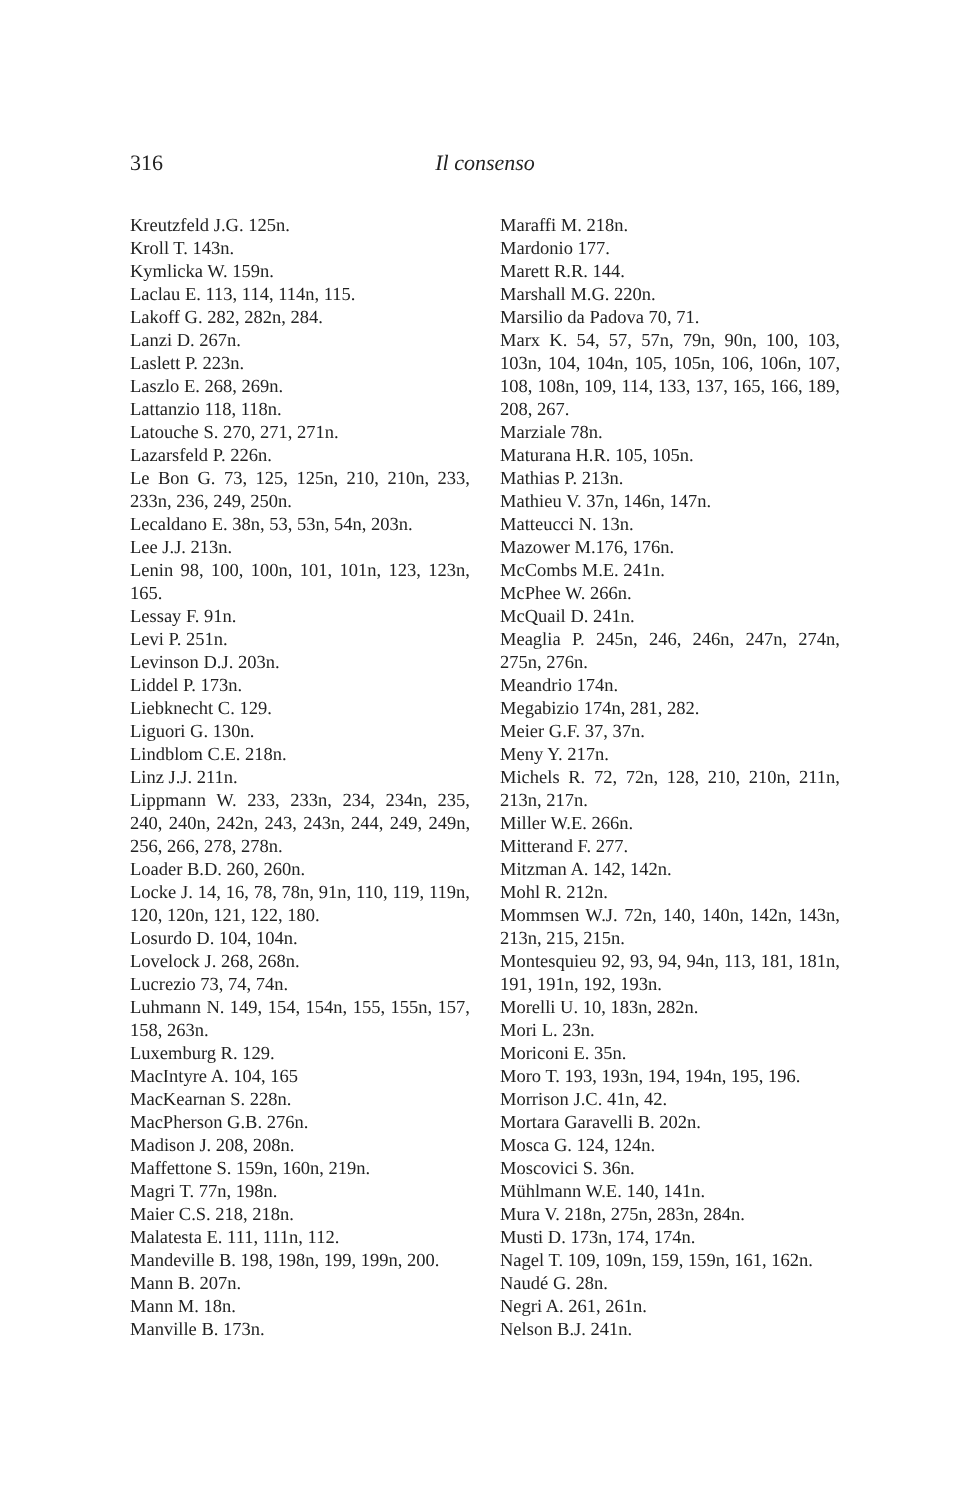316 Il consenso
Kreutzfeld J.G. 125n.
Kroll T. 143n.
Kymlicka W. 159n.
Laclau E. 113, 114, 114n, 115.
Lakoff G. 282, 282n, 284.
Lanzi D. 267n.
Laslett P. 223n.
Laszlo E. 268, 269n.
Lattanzio 118, 118n.
Latouche S. 270, 271, 271n.
Lazarsfeld P. 226n.
Le Bon G. 73, 125, 125n, 210, 210n, 233, 233n, 236, 249, 250n.
Lecaldano E. 38n, 53, 53n, 54n, 203n.
Lee J.J. 213n.
Lenin 98, 100, 100n, 101, 101n, 123, 123n, 165.
Lessay F. 91n.
Levi P. 251n.
Levinson D.J. 203n.
Liddel P. 173n.
Liebknecht C. 129.
Liguori G. 130n.
Lindblom C.E. 218n.
Linz J.J. 211n.
Lippmann W. 233, 233n, 234, 234n, 235, 240, 240n, 242n, 243, 243n, 244, 249, 249n, 256, 266, 278, 278n.
Loader B.D. 260, 260n.
Locke J. 14, 16, 78, 78n, 91n, 110, 119, 119n, 120, 120n, 121, 122, 180.
Losurdo D. 104, 104n.
Lovelock J. 268, 268n.
Lucrezio 73, 74, 74n.
Luhmann N. 149, 154, 154n, 155, 155n, 157, 158, 263n.
Luxemburg R. 129.
MacIntyre A. 104, 165
MacKearnan S. 228n.
MacPherson G.B. 276n.
Madison J. 208, 208n.
Maffettone S. 159n, 160n, 219n.
Magri T. 77n, 198n.
Maier C.S. 218, 218n.
Malatesta E. 111, 111n, 112.
Mandeville B. 198, 198n, 199, 199n, 200.
Mann B. 207n.
Mann M. 18n.
Manville B. 173n.
Maraffi M. 218n.
Mardonio 177.
Marett R.R. 144.
Marshall M.G. 220n.
Marsilio da Padova 70, 71.
Marx K. 54, 57, 57n, 79n, 90n, 100, 103, 103n, 104, 104n, 105, 105n, 106, 106n, 107, 108, 108n, 109, 114, 133, 137, 165, 166, 189, 208, 267.
Marziale 78n.
Maturana H.R. 105, 105n.
Mathias P. 213n.
Mathieu V. 37n, 146n, 147n.
Matteucci N. 13n.
Mazower M.176, 176n.
McCombs M.E. 241n.
McPhee W. 266n.
McQuail D. 241n.
Meaglia P. 245n, 246, 246n, 247n, 274n, 275n, 276n.
Meandrio 174n.
Megabizio 174n, 281, 282.
Meier G.F. 37, 37n.
Meny Y. 217n.
Michels R. 72, 72n, 128, 210, 210n, 211n, 213n, 217n.
Miller W.E. 266n.
Mitterand F. 277.
Mitzman A. 142, 142n.
Mohl R. 212n.
Mommsen W.J. 72n, 140, 140n, 142n, 143n, 213n, 215, 215n.
Montesquieu 92, 93, 94, 94n, 113, 181, 181n, 191, 191n, 192, 193n.
Morelli U. 10, 183n, 282n.
Mori L. 23n.
Moriconi E. 35n.
Moro T. 193, 193n, 194, 194n, 195, 196.
Morrison J.C. 41n, 42.
Mortara Garavelli B. 202n.
Mosca G. 124, 124n.
Moscovici S. 36n.
Mühlmann W.E. 140, 141n.
Mura V. 218n, 275n, 283n, 284n.
Musti D. 173n, 174, 174n.
Nagel T. 109, 109n, 159, 159n, 161, 162n.
Naudé G. 28n.
Negri A. 261, 261n.
Nelson B.J. 241n.